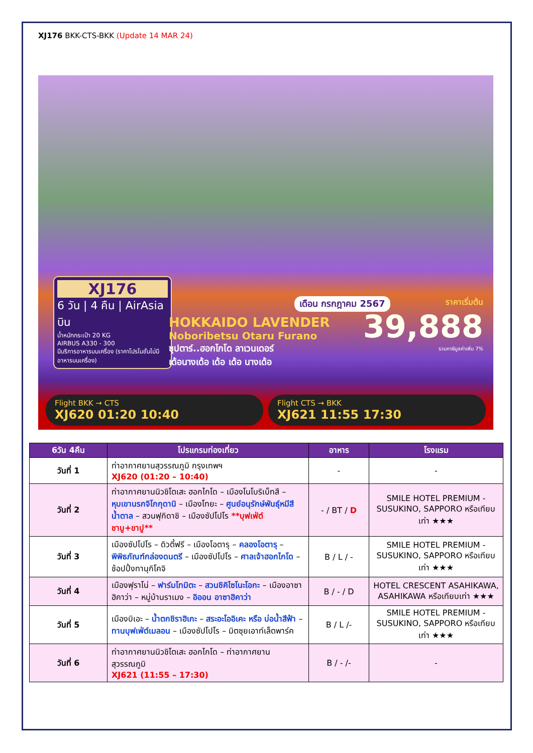XJ176 BKK-CTS-BKK (Update 14 MAR 24)
XJ176
6 วัน | 4 คืน | AirAsia บิน
น้ำหนักกระเป๋า 20 KG
AIRBUS A330 - 300
มีบริการอาหารบนเครื่อง (ราคาโปรโมชั่นไม่มีอาหารบนเครื่อง)
เดือน กรกฎาคม 2567
HOKKAIDO LAVENDER
Noboribetsu Otaru Furano
ซุปตาร์..ฮอกไกโด ลาเวนเดอร์
เด้อนางเด้อ เด้อ เด้อ นางเด้อ
ราคาเริ่มต้น
39,888
รวมภาษีมูลค่าเพิ่ม 7%
Flight BKK → CTS
XJ620 01:20 10:40
Flight CTS → BKK
XJ621 11:55 17:30
| 6วัน 4คืน | โปรแกรมท่องเที่ยว | อาหาร | โรงแรม |
| --- | --- | --- | --- |
| วันที่ 1 | ท่าอากาศยานสุวรรณภูมิ กรุงเทพฯ XJ620 (01:20 – 10:40) | - | - |
| วันที่ 2 | ท่าอากาศยานนิวชิโตเสะ ฮอกไกโด – เมืองโนโบริเบ็ทสึ – หุบเขานรกจิโกกุดานิ – เมืองโทยะ – ศูนย์อนุรักษ์พันธุ์หมีสีน้ำตาล – สวนฟุกิดาชิ – เมืองซัปโปโร **บุฟเฟ่ต์ชาบู+ขาปู** | - / BT / D | SMILE HOTEL PREMIUM - SUSUKINO, SAPPORO หรือเทียบเท่า ★★★ |
| วันที่ 3 | เมืองซัปโปโร – ดิวตี้ฟรี – เมืองโอตารุ – คลองโอตารุ – พิพิธภัณฑ์กล่องดนตรี – เมืองซัปโปโร – ศาลเจ้าฮอกไกโด – ช้อปปิ้งทานุกิโคจิ | B / L / - | SMILE HOTEL PREMIUM - SUSUKINO, SAPPORO หรือเทียบเท่า ★★★ |
| วันที่ 4 | เมืองฟุราโน่ – ฟาร์มโทมิตะ – สวนชิคิไซโนะโอกะ – เมืองอาซาฮิคาว่า – หมู่บ้านราเมง – อิออน อาซาฮิคาว่า | B / - / D | HOTEL CRESCENT ASAHIKAWA, ASAHIKAWA หรือเทียบเท่า ★★★ |
| วันที่ 5 | เมืองบิเอะ – น้ำตกชิราฮิเกะ – สระอะโออิเคะ หรือ บ่อน้ำสีฟ้า – ทานบุฟเฟ่ต์เมลอน – เมืองซัปโปโร – มิตซุยเอาท์เล็ตพาร์ค | B / L /- | SMILE HOTEL PREMIUM - SUSUKINO, SAPPORO หรือเทียบเท่า ★★★ |
| วันที่ 6 | ท่าอากาศยานนิวชิโตเสะ ฮอกไกโด – ท่าอากาศยานสุวรรณภูมิ XJ621 (11:55 – 17:30) | B / - /- | - |